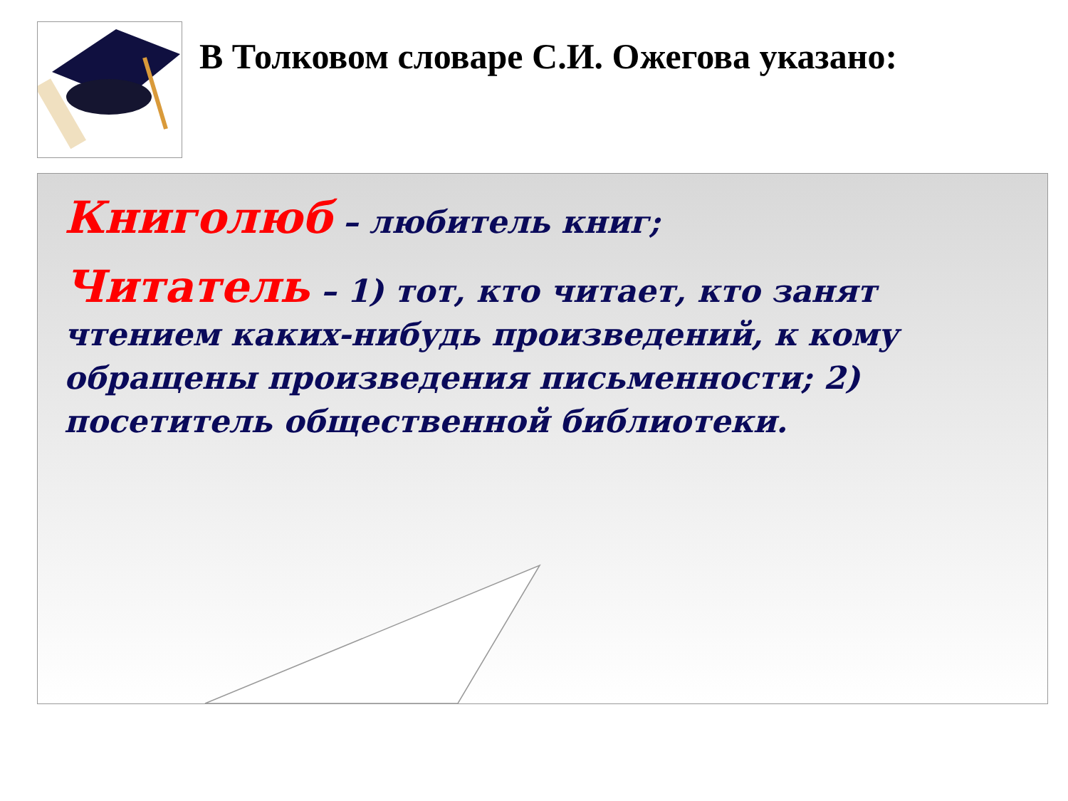В Толковом словаре С.И. Ожегова указано:
Книголюб – любитель книг;
Читатель – 1) тот, кто читает, кто занят чтением каких-нибудь произведений, к кому обращены произведения письменности; 2) посетитель общественной библиотеки.